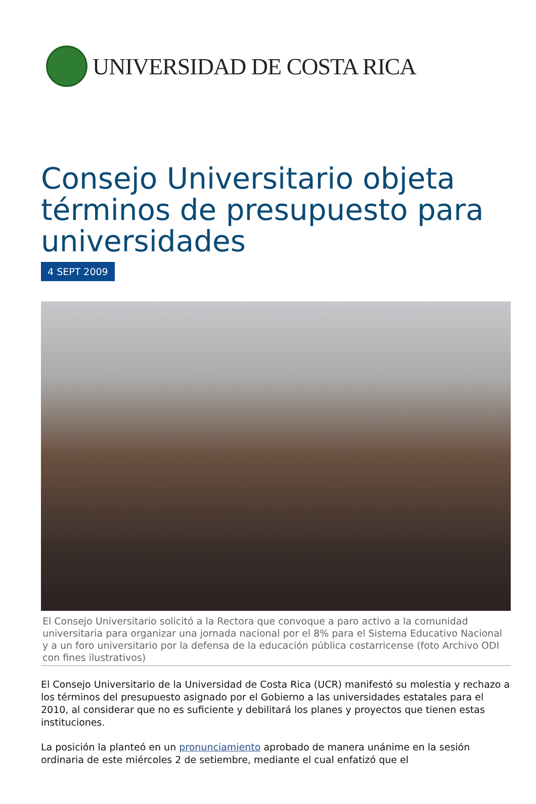UNIVERSIDAD DE COSTA RICA
Consejo Universitario objeta términos de presupuesto para universidades
4 SEPT 2009
El Consejo Universitario solicitó a la Rectora que convoque a paro activo a la comunidad universitaria para organizar una jornada nacional por el 8% para el Sistema Educativo Nacional y a un foro universitario por la defensa de la educación pública costarricense (foto Archivo ODI con fines ilustrativos)
El Consejo Universitario de la Universidad de Costa Rica (UCR) manifestó su molestia y rechazo a los términos del presupuesto asignado por el Gobierno a las universidades estatales para el 2010, al considerar que no es suficiente y debilitará los planes y proyectos que tienen estas instituciones.
La posición la planteó en un pronunciamiento aprobado de manera unánime en la sesión ordinaria de este miércoles 2 de setiembre, mediante el cual enfatizó que el